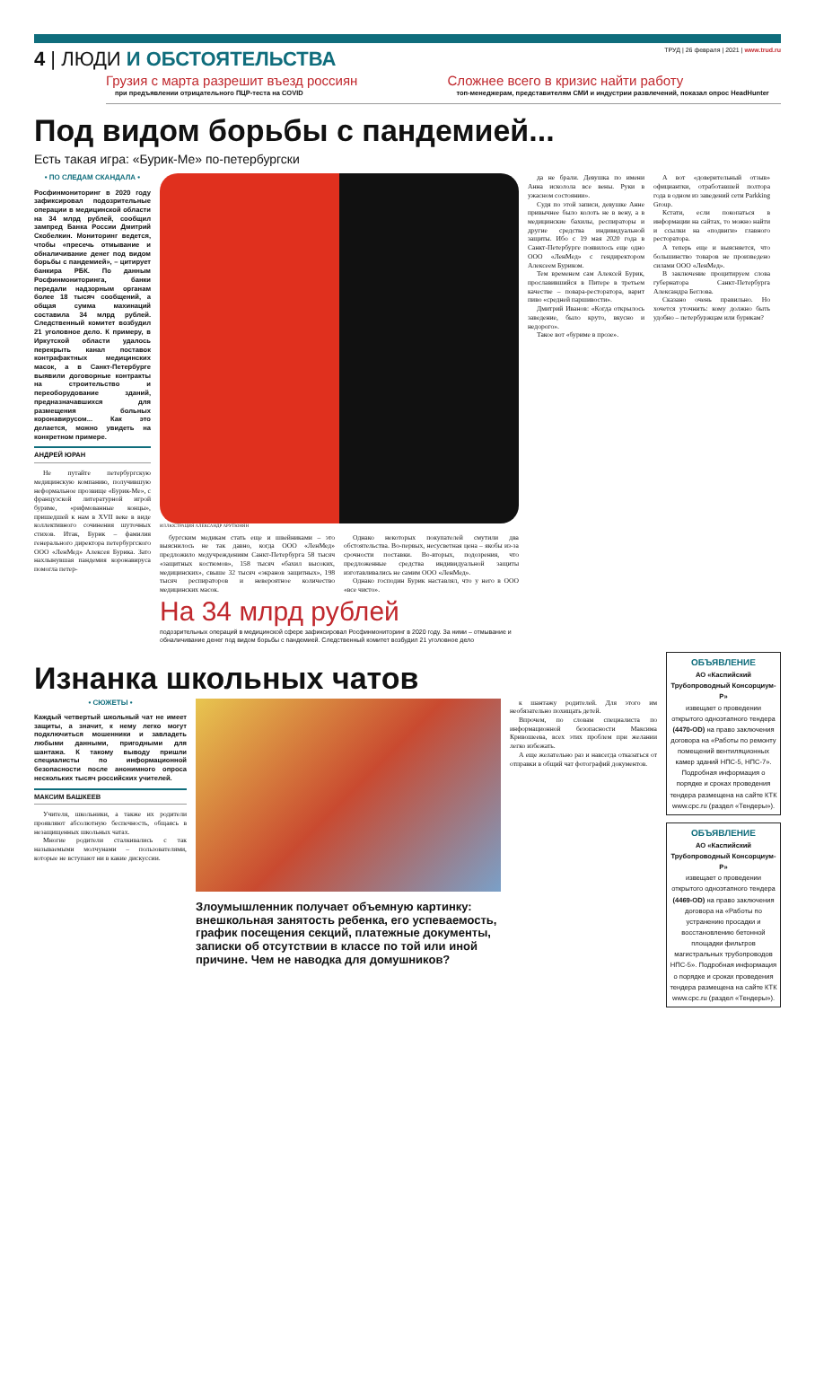4 | ЛЮДИ И ОБСТОЯТЕЛЬСТВА
ТРУД | 26 февраля | 2021 | www.trud.ru
Грузия с марта разрешит въезд россиян
при предъявлении отрицательного ПЦР-теста на COVID
Сложнее всего в кризис найти работу
топ-менеджерам, представителям СМИ и индустрии развлечений, показал опрос HeadHunter
Под видом борьбы с пандемией...
Есть такая игра: «Бурик-Ме» по-петербургски
• ПО СЛЕДАМ СКАНДАЛА •
Росфинмониторинг в 2020 году зафиксировал подозрительные операции в медицинской области на 34 млрд рублей, сообщил зампред Банка России Дмитрий Скобелкин. Мониторинг ведется, чтобы «пресечь отмывание и обналичивание денег под видом борьбы с пандемией», – цитирует банкира РБК. По данным Росфинмониторинга, банки передали надзорным органам более 18 тысяч сообщений, а общая сумма махинаций составила 34 млрд рублей. Следственный комитет возбудил 21 уголовное дело. К примеру, в Иркутской области удалось перекрыть канал поставок контрафактных медицинских масок, а в Санкт-Петербурге выявили договорные контракты на строительство и переоборудование зданий, предназначавшихся для размещения больных коронавирусом... Как это делается, можно увидеть на конкретном примере.
АНДРЕЙ ЮРАН
Не путайте петербургскую медицинскую компанию, получившую неформальное прозвище «Бурик-Ме», с французской литературной игрой буриме, «рифмованные концы», пришедшей к нам в XVII веке в виде коллективного сочинения шуточных стихов. Итак, Бурик – фамилия генерального директора петербургского ООО «ЛенМед» Алексея Бурика. Зато нахлынувшая пандемия коронавируса помогла петер-
ИЛЛЮСТРАЦИЯ АЛЕКСАНДР АРУТЮНЯН
бургским медикам стать еще и швейниками – это выяснилось не так давно, когда ООО «ЛенМед» предложило медучреждениям Санкт-Петербурга 58 тысяч «защитных костюмов», 158 тысяч «бахил высоких, медицинских», свыше 32 тысяч «экранов защитных», 198 тысяч респираторов и невероятное количество медицинских масок.
Однако некоторых покупателей смутили два обстоятельства. Во-первых, несусветная цена – якобы из-за срочности поставки. Во-вторых, подозрения, что предложенные средства индивидуальной защиты изготавливались не самим ООО «ЛенМед».
Однако господин Бурик наставлял, что у него в ООО «все чисто».
На 34 млрд рублей
подозрительных операций в медицинской сфере зафиксировал Росфинмониторинг в 2020 году. За ними – отмывание и обналичивание денег под видом борьбы с пандемией. Следственный комитет возбудил 21 уголовное дело
да не брали. Девушка по имени Анна исколола все вены. Руки в ужасном состоянии».
Судя по этой записи, девушке Анне привычнее было колоть не в вену, а в медицинские бахилы, респираторы и другие средства индивидуальной защиты. Ибо с 19 мая 2020 года в Санкт-Петербурге появилось еще одно ООО «ЛенМед» с гендиректором Алексеем Буриком.
Тем временем сам Алексей Бурик, прославившийся в Питере в третьем качестве – повара-ресторатора, варит пиво «средней паршивости».
Дмитрий Иванов: «Когда открылось заведение, было круто, вкусно и недорого».
Такое вот «буриме в прозе».
А вот «доверительный отзыв» официантки, отработавшей полтора года в одном из заведений сети Parkking Group.
Кстати, если покопаться в информации на сайтах, то можно найти и ссылки на «подвиги» главного ресторатора.
А теперь еще и выясняется, что большинство товаров не произведено силами ООО «ЛенМед».
В заключение процитируем слова губернатора Санкт-Петербурга Александра Беглова.
Сказано очень правильно. Но хочется уточнить: кому должно быть удобно – петербуржцам или бурикам?
Изнанка школьных чатов
• СЮЖЕТЫ •
Каждый четвертый школьный чат не имеет защиты, а значит, к нему легко могут подключиться мошенники и завладеть любыми данными, пригодными для шантажа. К такому выводу пришли специалисты по информационной безопасности после анонимного опроса нескольких тысяч российских учителей.
МАКСИМ БАШКЕЕВ
Учителя, школьники, а также их родители проявляют абсолютную беспечность, общаясь в незащищенных школьных чатах.
Многие родители сталкивались с так называемыми молчунами – пользователями, которые не вступают ни в какие дискуссии.
Злоумышленник получает объемную картинку: внешкольная занятость ребенка, его успеваемость, график посещения секций, платежные документы, записки об отсутствии в классе по той или иной причине. Чем не наводка для домушников?
к шантажу родителей. Для этого им необязательно похищать детей.
Впрочем, по словам специалиста по информационной безопасности Максима Кривошеева, всех этих проблем при желании легко избежать.
А еще желательно раз и навсегда отказаться от отправки в общий чат фотографий документов.
ОБЪЯВЛЕНИЕ
АО «Каспийский Трубопроводный Консорциум-Р»
извещает о проведении открытого одноэтапного тендера (4470-OD) на право заключения договора на «Работы по ремонту помещений вентиляционных камер зданий НПС-5, НПС-7». Подробная информация о порядке и сроках проведения тендера размещена на сайте КТК www.cpc.ru (раздел «Тендеры»).
ОБЪЯВЛЕНИЕ
АО «Каспийский Трубопроводный Консорциум-Р»
извещает о проведении открытого одноэтапного тендера (4469-OD) на право заключения договора на «Работы по устранению просадки и восстановлению бетонной площадки фильтров магистральных трубопроводов НПС-5». Подробная информация о порядке и сроках проведения тендера размещена на сайте КТК www.cpc.ru (раздел «Тендеры»).